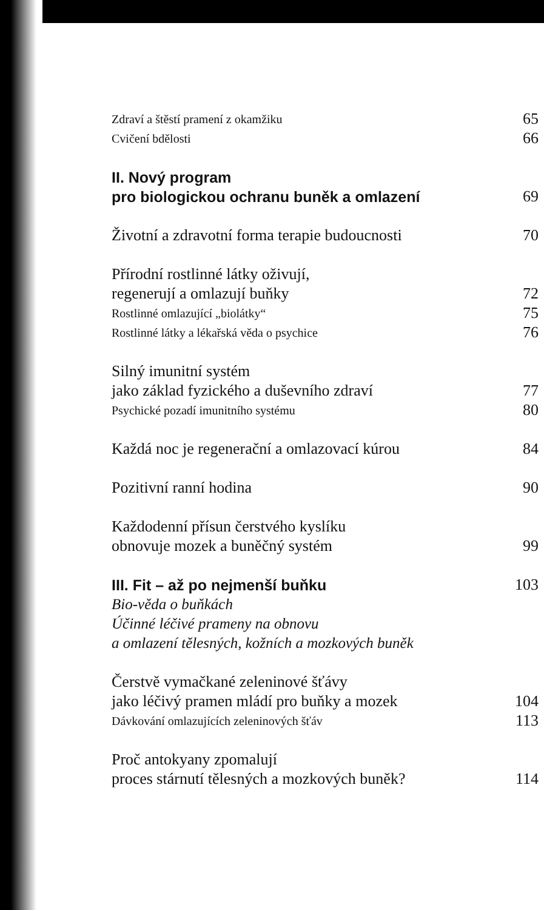Zdraví a štěstí pramení z okamžiku 65
Cvičení bdělosti 66
II. Nový program
pro biologickou ochranu buněk a omlazení 69
Životní a zdravotní forma terapie budoucnosti 70
Přírodní rostlinné látky oživují,
regenerují a omlazují buňky 72
Rostlinné omlazující „biolátky“75
Rostlinné látky a lékařská věda o psychice 76
Silný imunitní systém
jako základ fyzického a duševního zdraví 77
Psychické pozadí imunitního systému 80
Každá noc je regenerační a omlazovací kúrou 84
Pozitivní ranní hodina 90
Každodenní přísun čerstvého kyslíku
obnovuje mozek a buněčný systém 99
III. Fit – až po nejmenší buňku 103
Bio-věda o buňkách
Účinné léčivé prameny na obnovu
a omlazení tělesných, kožních a mozkových buněk
Čerstvě vymačkané zeleninové šťávy
jako léčivý pramen mládí pro buňky a mozek 104
Dávkování omlazujících zeleninových šťáv 113
Proč antokyany zpomalují
proces stárnutí tělesných a mozkových buněk? 114